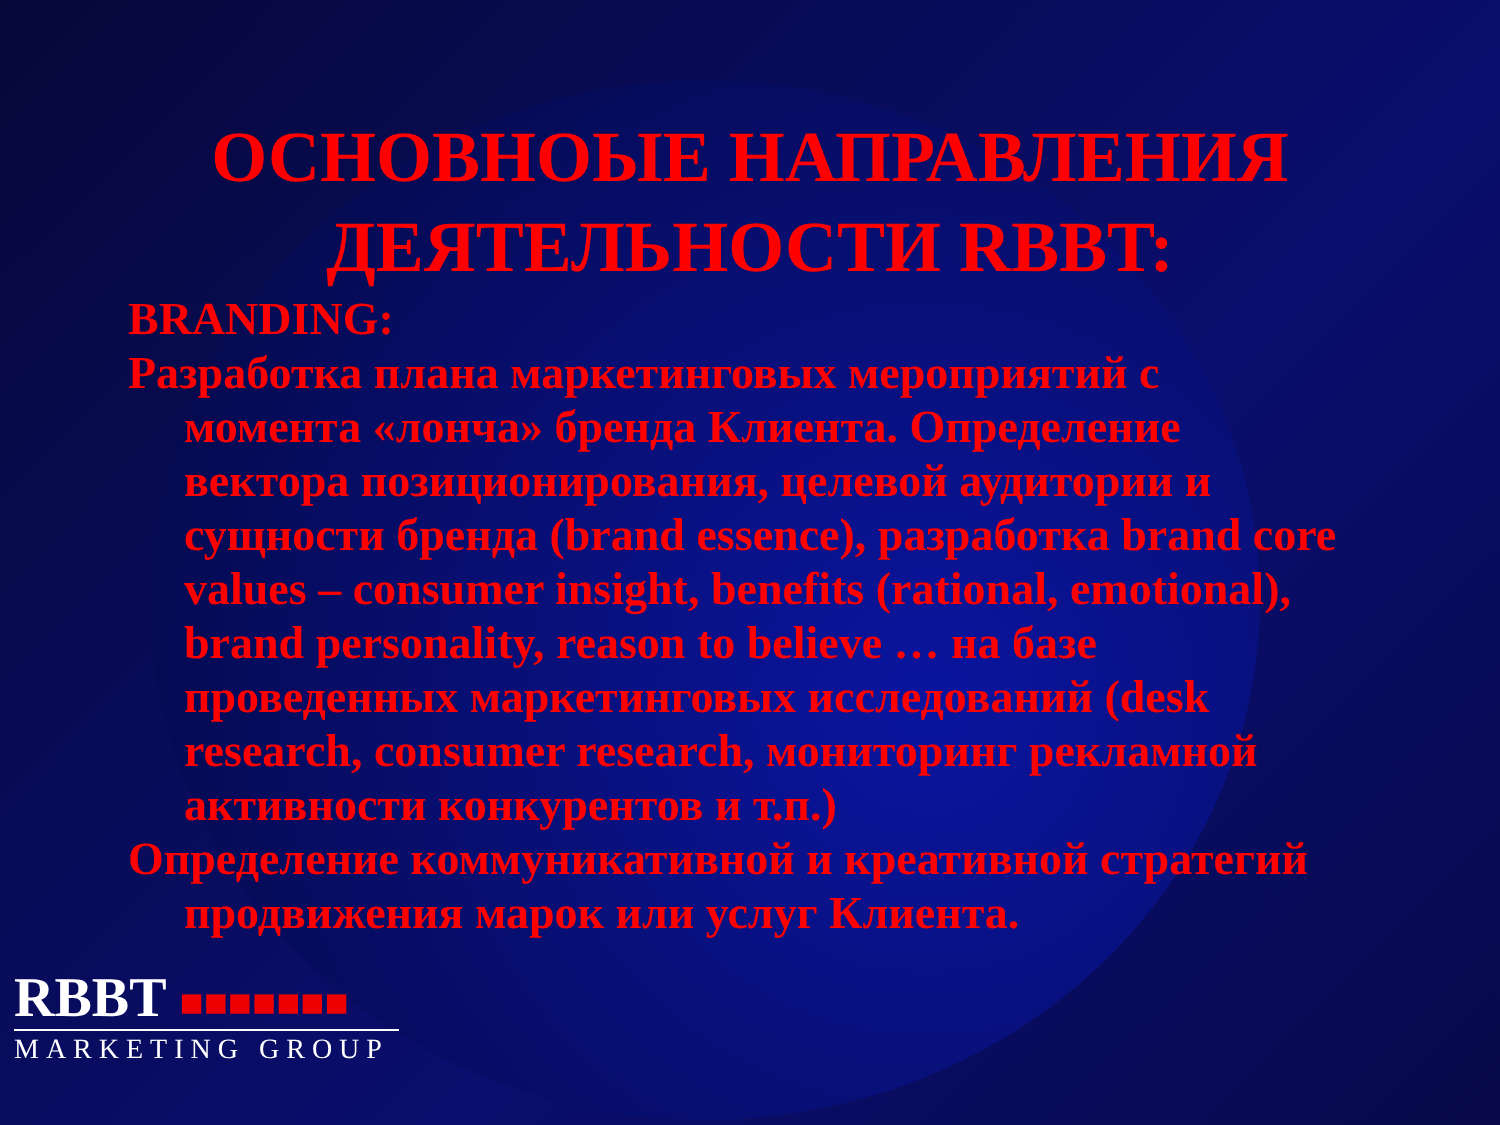ОСНОВНОЫЕ НАПРАВЛЕНИЯ ДЕЯТЕЛЬНОСТИ RBBT:
BRANDING:
Разработка плана маркетинговых мероприятий с момента «лонча» бренда Клиента. Определение вектора позиционирования, целевой аудитории и сущности бренда (brand essence), разработка brand core values – consumer insight, benefits (rational, emotional), brand personality, reason to believe … на базе проведенных маркетинговых исследований (desk research, consumer research, мониторинг рекламной активности конкурентов и т.п.)
Определение коммуникативной и креативной стратегий продвижения марок или услуг Клиента.
RBBT ■■■■■■■
MARKETING GROUP